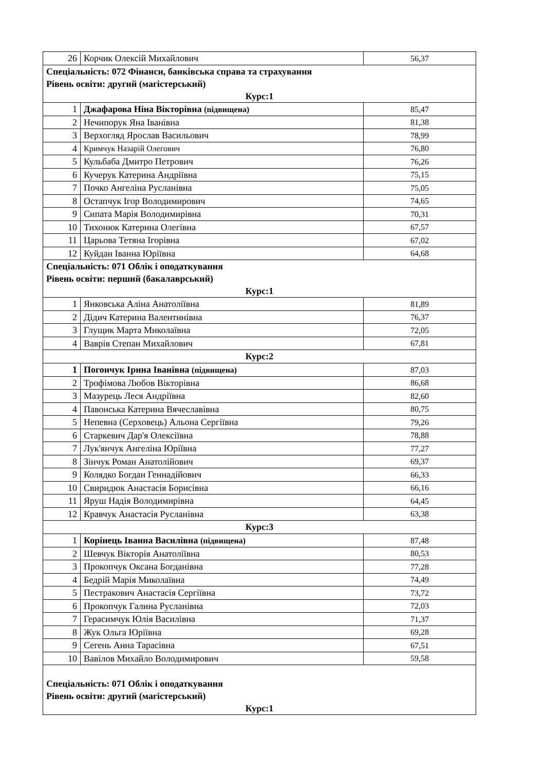| 26 | Корчик Олексій Михайлович | 56,37 |
| Спеціальність: 072 Фінанси, банківська справа та страхування Рівень освіти: другий (магістерський) Курс:1 | | |
| 1 | Джафарова Ніна Вікторівна (підвищена) | 85,47 |
| 2 | Нечипорук Яна Іванівна | 81,38 |
| 3 | Верхогляд Ярослав Васильович | 78,99 |
| 4 | Кримчук Назарій Олегович | 76,80 |
| 5 | Кульбаба Дмитро Петрович | 76,26 |
| 6 | Кучерук Катерина Андріївна | 75,15 |
| 7 | Почко Ангеліна Русланівна | 75,05 |
| 8 | Остапчук Ігор Володимирович | 74,65 |
| 9 | Сипата Марія Володимирівна | 70,31 |
| 10 | Тихонюк Катерина Олегівна | 67,57 |
| 11 | Царьова Тетяна Ігорівна | 67,02 |
| 12 | Куйдан Іванна Юріївна | 64,68 |
| Спеціальність: 071 Облік і оподаткування Рівень освіти: перший (бакалаврський) Курс:1 | | |
| 1 | Янковська Аліна Анатоліївна | 81,89 |
| 2 | Дідич Катерина Валентинівна | 76,37 |
| 3 | Глущик Марта Миколаївна | 72,05 |
| 4 | Ваврів Степан Михайлович | 67,81 |
| Курс:2 | | |
| 1 | Погончук Ірина Іванівна (підвищена) | 87,03 |
| 2 | Трофімова Любов Вікторівна | 86,68 |
| 3 | Мазурець Леся Андріївна | 82,60 |
| 4 | Павонська Катерина Вячеславівна | 80,75 |
| 5 | Непевна (Серховець) Альона Сергіївна | 79,26 |
| 6 | Старкевич Дар'я Олексіївна | 78,88 |
| 7 | Лук'янчук Ангеліна Юріївна | 77,27 |
| 8 | Зінчук Роман Анатолійович | 69,37 |
| 9 | Колядко Богдан Геннадійович | 66,33 |
| 10 | Свиридюк Анастасія Борисівна | 66,16 |
| 11 | Яруш Надія Володимирівна | 64,45 |
| 12 | Кравчук Анастасія Русланівна | 63,38 |
| Курс:3 | | |
| 1 | Корінець Іванна Василівна (підвищена) | 87,48 |
| 2 | Шевчук Вікторія Анатоліївна | 80,53 |
| 3 | Прокопчук Оксана Богданівна | 77,28 |
| 4 | Бедрій Марія Миколаївна | 74,49 |
| 5 | Пестракович Анастасія Сергіївна | 73,72 |
| 6 | Прокопчук Галина Русланівна | 72,03 |
| 7 | Герасимчук Юлія Василівна | 71,37 |
| 8 | Жук Ольга Юріївна | 69,28 |
| 9 | Сегень Анна Тарасівна | 67,51 |
| 10 | Вавілов Михайло Володимирович | 59,58 |
| Спеціальність: 071 Облік і оподаткування Рівень освіти: другий (магістерський) Курс:1 | | |